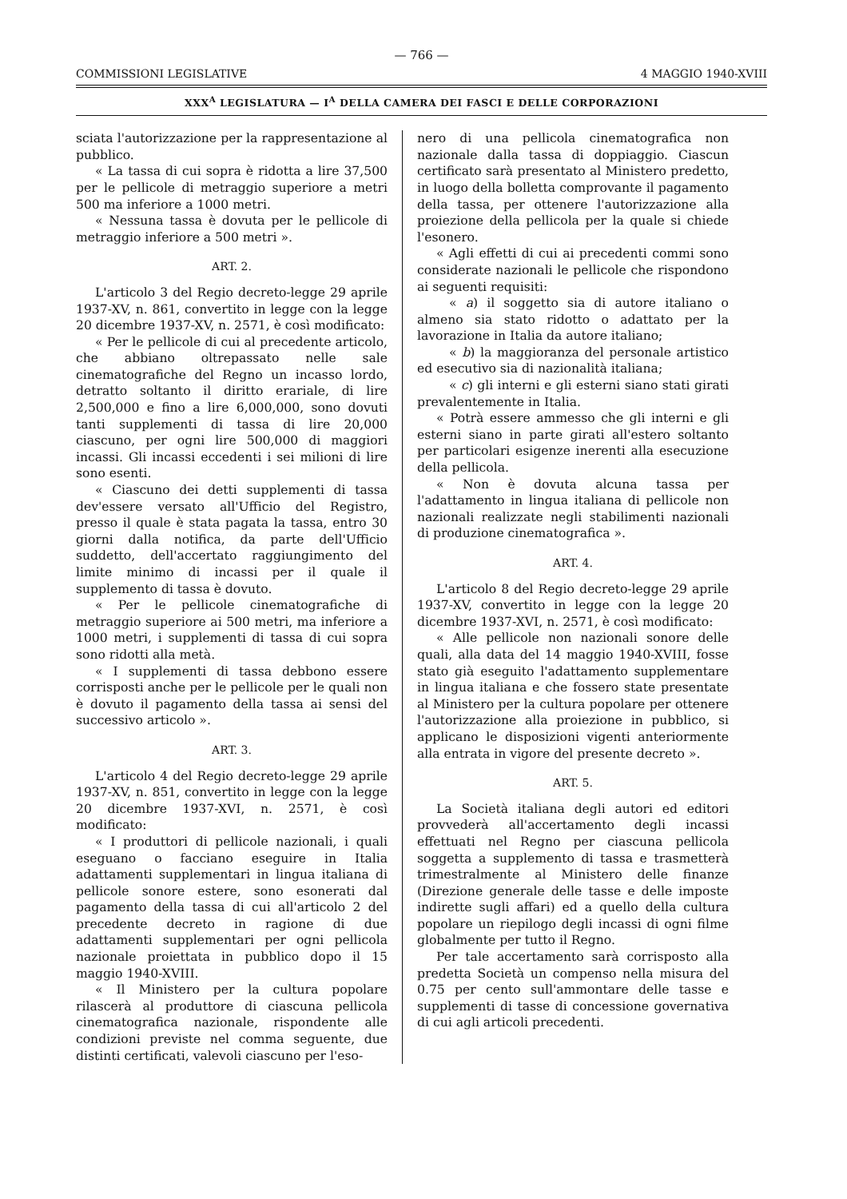— 766 —
COMMISSIONI LEGISLATIVE 4 MAGGIO 1940-XVIII
XXX<sup>A</sup> LEGISLATURA — I<sup>A</sup> DELLA CAMERA DEI FASCI E DELLE CORPORAZIONI
sciata l'autorizzazione per la rappresentazione al pubblico.
« La tassa di cui sopra è ridotta a lire 37,500 per le pellicole di metraggio superiore a metri 500 ma inferiore a 1000 metri.
« Nessuna tassa è dovuta per le pellicole di metraggio inferiore a 500 metri ».
ART. 2.
L'articolo 3 del Regio decreto-legge 29 aprile 1937-XV, n. 861, convertito in legge con la legge 20 dicembre 1937-XV, n. 2571, è così modificato:
« Per le pellicole di cui al precedente articolo, che abbiano oltrepassato nelle sale cinematografiche del Regno un incasso lordo, detratto soltanto il diritto erariale, di lire 2,500,000 e fino a lire 6,000,000, sono dovuti tanti supplementi di tassa di lire 20,000 ciascuno, per ogni lire 500,000 di maggiori incassi. Gli incassi eccedenti i sei milioni di lire sono esenti.
« Ciascuno dei detti supplementi di tassa dev'essere versato all'Ufficio del Registro, presso il quale è stata pagata la tassa, entro 30 giorni dalla notifica, da parte dell'Ufficio suddetto, dell'accertato raggiungimento del limite minimo di incassi per il quale il supplemento di tassa è dovuto.
« Per le pellicole cinematografiche di metraggio superiore ai 500 metri, ma inferiore a 1000 metri, i supplementi di tassa di cui sopra sono ridotti alla metà.
« I supplementi di tassa debbono essere corrisposti anche per le pellicole per le quali non è dovuto il pagamento della tassa ai sensi del successivo articolo ».
ART. 3.
L'articolo 4 del Regio decreto-legge 29 aprile 1937-XV, n. 851, convertito in legge con la legge 20 dicembre 1937-XVI, n. 2571, è così modificato:
« I produttori di pellicole nazionali, i quali eseguano o facciano eseguire in Italia adattamenti supplementari in lingua italiana di pellicole sonore estere, sono esonerati dal pagamento della tassa di cui all'articolo 2 del precedente decreto in ragione di due adattamenti supplementari per ogni pellicola nazionale proiettata in pubblico dopo il 15 maggio 1940-XVIII.
« Il Ministero per la cultura popolare rilascerà al produttore di ciascuna pellicola cinematografica nazionale, rispondente alle condizioni previste nel comma seguente, due distinti certificati, valevoli ciascuno per l'eso-
nero di una pellicola cinematografica non nazionale dalla tassa di doppiaggio. Ciascun certificato sarà presentato al Ministero predetto, in luogo della bolletta comprovante il pagamento della tassa, per ottenere l'autorizzazione alla proiezione della pellicola per la quale si chiede l'esonero.
« Agli effetti di cui ai precedenti commi sono considerate nazionali le pellicole che rispondono ai seguenti requisiti:
« a) il soggetto sia di autore italiano o almeno sia stato ridotto o adattato per la lavorazione in Italia da autore italiano;
« b) la maggioranza del personale artistico ed esecutivo sia di nazionalità italiana;
« c) gli interni e gli esterni siano stati girati prevalentemente in Italia.
« Potrà essere ammesso che gli interni e gli esterni siano in parte girati all'estero soltanto per particolari esigenze inerenti alla esecuzione della pellicola.
« Non è dovuta alcuna tassa per l'adattamento in lingua italiana di pellicole non nazionali realizzate negli stabilimenti nazionali di produzione cinematografica ».
ART. 4.
L'articolo 8 del Regio decreto-legge 29 aprile 1937-XV, convertito in legge con la legge 20 dicembre 1937-XVI, n. 2571, è così modificato:
« Alle pellicole non nazionali sonore delle quali, alla data del 14 maggio 1940-XVIII, fosse stato già eseguito l'adattamento supplementare in lingua italiana e che fossero state presentate al Ministero per la cultura popolare per ottenere l'autorizzazione alla proiezione in pubblico, si applicano le disposizioni vigenti anteriormente alla entrata in vigore del presente decreto ».
ART. 5.
La Società italiana degli autori ed editori provvederà all'accertamento degli incassi effettuati nel Regno per ciascuna pellicola soggetta a supplemento di tassa e trasmetterà trimestralmente al Ministero delle finanze (Direzione generale delle tasse e delle imposte indirette sugli affari) ed a quello della cultura popolare un riepilogo degli incassi di ogni filme globalmente per tutto il Regno.
Per tale accertamento sarà corrisposto alla predetta Società un compenso nella misura del 0.75 per cento sull'ammontare delle tasse e supplementi di tasse di concessione governativa di cui agli articoli precedenti.